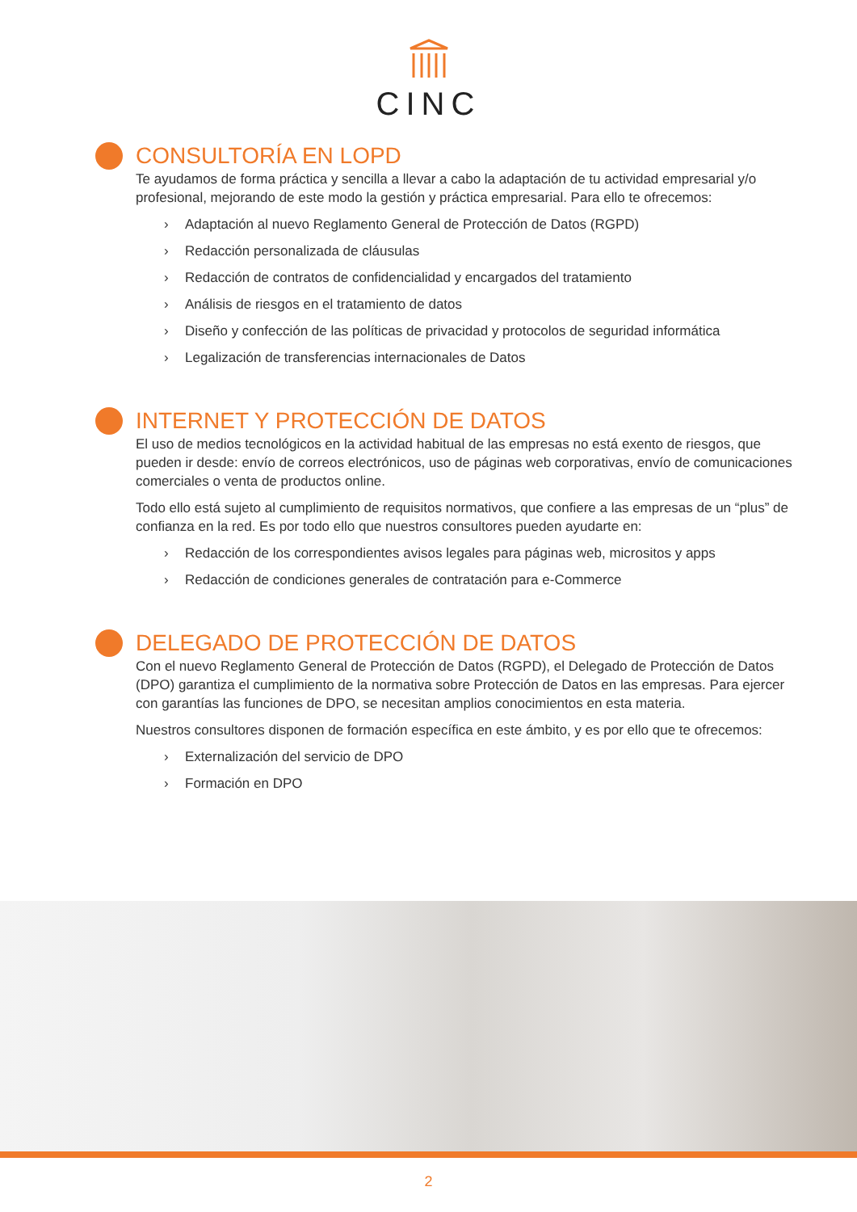CINC
CONSULTORÍA EN LOPD
Te ayudamos de forma práctica y sencilla a llevar a cabo la adaptación de tu actividad empresarial y/o profesional, mejorando de este modo la gestión y práctica empresarial. Para ello te ofrecemos:
› Adaptación al nuevo Reglamento General de Protección de Datos (RGPD)
› Redacción personalizada de cláusulas
› Redacción de contratos de confidencialidad y encargados del tratamiento
› Análisis de riesgos en el tratamiento de datos
› Diseño y confección de las políticas de privacidad y protocolos de seguridad informática
› Legalización de transferencias internacionales de Datos
INTERNET Y PROTECCIÓN DE DATOS
El uso de medios tecnológicos en la actividad habitual de las empresas no está exento de riesgos, que pueden ir desde: envío de correos electrónicos, uso de páginas web corporativas, envío de comunicaciones comerciales o venta de productos online.
Todo ello está sujeto al cumplimiento de requisitos normativos, que confiere a las empresas de un “plus” de confianza en la red. Es por todo ello que nuestros consultores pueden ayudarte en:
› Redacción de los correspondientes avisos legales para páginas web, micrositos y apps
› Redacción de condiciones generales de contratación para e-Commerce
DELEGADO DE PROTECCIÓN DE DATOS
Con el nuevo Reglamento General de Protección de Datos (RGPD), el Delegado de Protección de Datos (DPO) garantiza el cumplimiento de la normativa sobre Protección de Datos en las empresas. Para ejercer con garantías las funciones de DPO, se necesitan amplios conocimientos en esta materia.
Nuestros consultores disponen de formación específica en este ámbito, y es por ello que te ofrecemos:
› Externalización del servicio de DPO
› Formación en DPO
2